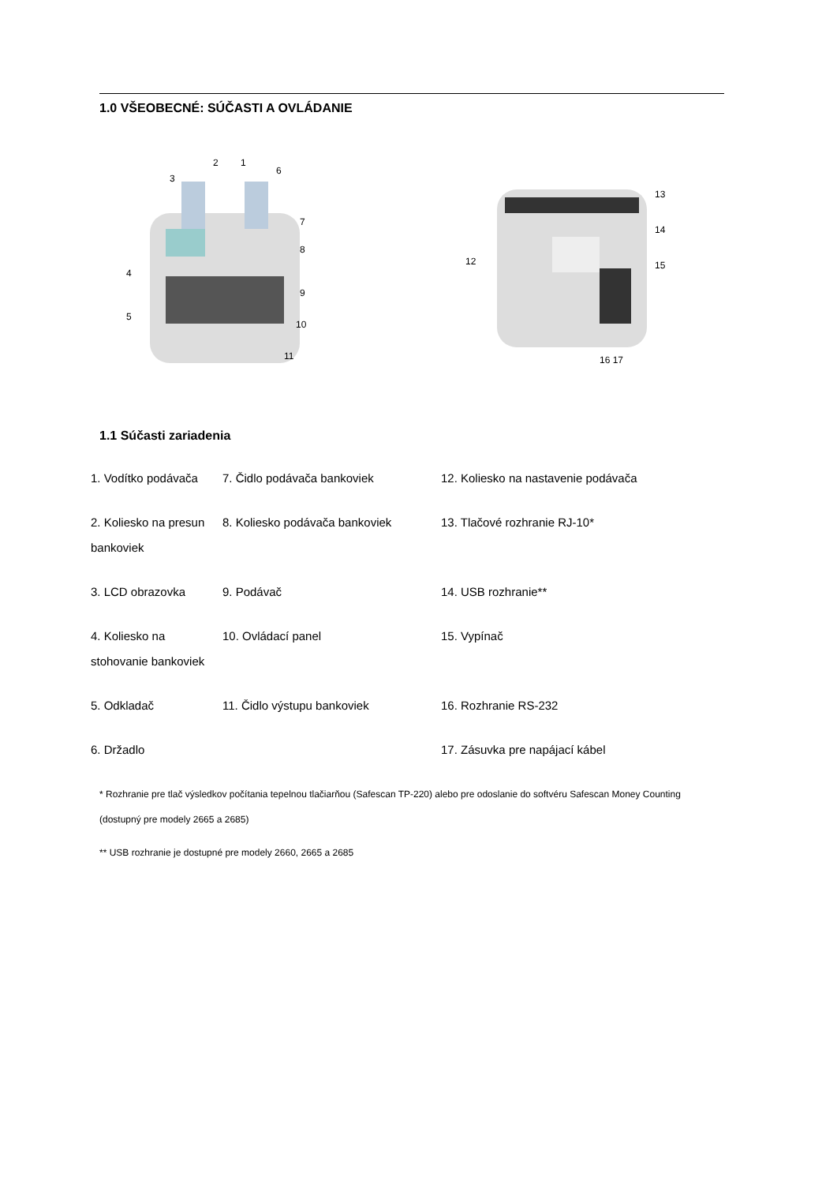1.0 VŠEOBECNÉ: SÚČASTI A OVLÁDANIE
3
2
1
6
7
8
9
10
11
4
5
12
13
14
15
16 17
1.1 Súčasti zariadenia
| 1. Vodítko podávača | 7. Čidlo podávača bankoviek | 12. Koliesko na nastavenie podávača |
| 2. Koliesko na presun bankoviek | 8. Koliesko podávača bankoviek | 13. Tlačové rozhranie RJ-10* |
| 3. LCD obrazovka | 9. Podávač | 14. USB rozhranie** |
| 4. Koliesko na stohovanie bankoviek | 10. Ovládací panel | 15. Vypínač |
| 5. Odkladač | 11. Čidlo výstupu bankoviek | 16. Rozhranie RS-232 |
| 6. Držadlo | | 17. Zásuvka pre napájací kábel |
* Rozhranie pre tlač výsledkov počítania tepelnou tlačiarňou (Safescan TP-220) alebo pre odoslanie do softvéru Safescan Money Counting (dostupný pre modely 2665 a 2685)
** USB rozhranie je dostupné pre modely 2660, 2665 a 2685